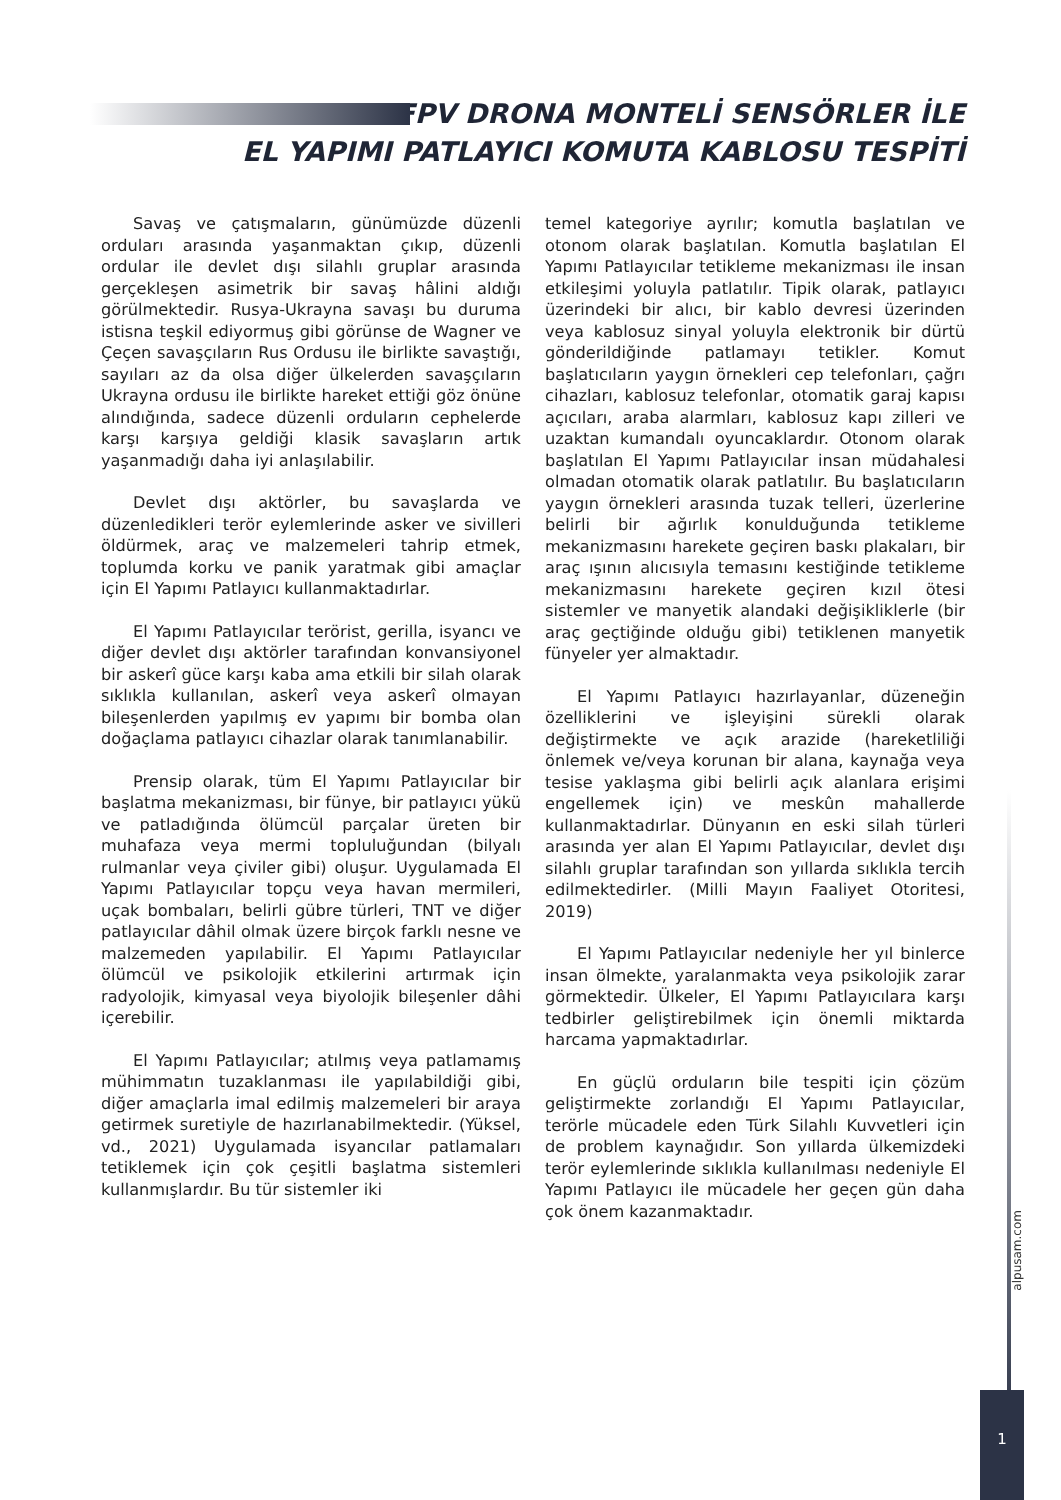FPV DRONA MONTELİ SENSÖRLER İLE
EL YAPIMI PATLAYICI KOMUTA KABLOSU TESPİTİ
Savaş ve çatışmaların, günümüzde düzenli orduları arasında yaşanmaktan çıkıp, düzenli ordular ile devlet dışı silahlı gruplar arasında gerçekleşen asimetrik bir savaş hâlini aldığı görülmektedir. Rusya-Ukrayna savaşı bu duruma istisna teşkil ediyormuş gibi görünse de Wagner ve Çeçen savaşçıların Rus Ordusu ile birlikte savaştığı, sayıları az da olsa diğer ülkelerden savaşçıların Ukrayna ordusu ile birlikte hareket ettiği göz önüne alındığında, sadece düzenli orduların cephelerde karşı karşıya geldiği klasik savaşların artık yaşanmadığı daha iyi anlaşılabilir.
Devlet dışı aktörler, bu savaşlarda ve düzenledikleri terör eylemlerinde asker ve sivilleri öldürmek, araç ve malzemeleri tahrip etmek, toplumda korku ve panik yaratmak gibi amaçlar için El Yapımı Patlayıcı kullanmaktadırlar.
El Yapımı Patlayıcılar terörist, gerilla, isyancı ve diğer devlet dışı aktörler tarafından konvansiyonel bir askerî güce karşı kaba ama etkili bir silah olarak sıklıkla kullanılan, askerî veya askerî olmayan bileşenlerden yapılmış ev yapımı bir bomba olan doğaçlama patlayıcı cihazlar olarak tanımlanabilir.
Prensip olarak, tüm El Yapımı Patlayıcılar bir başlatma mekanizması, bir fünye, bir patlayıcı yükü ve patladığında ölümcül parçalar üreten bir muhafaza veya mermi topluluğundan (bilyalı rulmanlar veya çiviler gibi) oluşur. Uygulamada El Yapımı Patlayıcılar topçu veya havan mermileri, uçak bombaları, belirli gübre türleri, TNT ve diğer patlayıcılar dâhil olmak üzere birçok farklı nesne ve malzemeden yapılabilir. El Yapımı Patlayıcılar ölümcül ve psikolojik etkilerini artırmak için radyolojik, kimyasal veya biyolojik bileşenler dâhi içerebilir.
El Yapımı Patlayıcılar; atılmış veya patlamamış mühimmatın tuzaklanması ile yapılabildiği gibi, diğer amaçlarla imal edilmiş malzemeleri bir araya getirmek suretiyle de hazırlanabilmektedir. (Yüksel, vd., 2021) Uygulamada isyancılar patlamaları tetiklemek için çok çeşitli başlatma sistemleri kullanmışlardır. Bu tür sistemler iki
temel kategoriye ayrılır; komutla başlatılan ve otonom olarak başlatılan. Komutla başlatılan El Yapımı Patlayıcılar tetikleme mekanizması ile insan etkileşimi yoluyla patlatılır. Tipik olarak, patlayıcı üzerindeki bir alıcı, bir kablo devresi üzerinden veya kablosuz sinyal yoluyla elektronik bir dürtü gönderildiğinde patlamayı tetikler. Komut başlatıcıların yaygın örnekleri cep telefonları, çağrı cihazları, kablosuz telefonlar, otomatik garaj kapısı açıcıları, araba alarmları, kablosuz kapı zilleri ve uzaktan kumandalı oyuncaklardır. Otonom olarak başlatılan El Yapımı Patlayıcılar insan müdahalesi olmadan otomatik olarak patlatılır. Bu başlatıcıların yaygın örnekleri arasında tuzak telleri, üzerlerine belirli bir ağırlık konulduğunda tetikleme mekanizmasını harekete geçiren baskı plakaları, bir araç ışının alıcısıyla temasını kestiğinde tetikleme mekanizmasını harekete geçiren kızıl ötesi sistemler ve manyetik alandaki değişikliklerle (bir araç geçtiğinde olduğu gibi) tetiklenen manyetik fünyeler yer almaktadır.
El Yapımı Patlayıcı hazırlayanlar, düzeneğin özelliklerini ve işleyişini sürekli olarak değiştirmekte ve açık arazide (hareketliliği önlemek ve/veya korunan bir alana, kaynağa veya tesise yaklaşma gibi belirli açık alanlara erişimi engellemek için) ve meskûn mahallerde kullanmaktadırlar. Dünyanın en eski silah türleri arasında yer alan El Yapımı Patlayıcılar, devlet dışı silahlı gruplar tarafından son yıllarda sıklıkla tercih edilmektedirler. (Milli Mayın Faaliyet Otoritesi, 2019)
El Yapımı Patlayıcılar nedeniyle her yıl binlerce insan ölmekte, yaralanmakta veya psikolojik zarar görmektedir. Ülkeler, El Yapımı Patlayıcılara karşı tedbirler geliştirebilmek için önemli miktarda harcama yapmaktadırlar.
En güçlü orduların bile tespiti için çözüm geliştirmekte zorlandığı El Yapımı Patlayıcılar, terörle mücadele eden Türk Silahlı Kuvvetleri için de problem kaynağıdır. Son yıllarda ülkemizdeki terör eylemlerinde sıklıkla kullanılması nedeniyle El Yapımı Patlayıcı ile mücadele her geçen gün daha çok önem kazanmaktadır.
alpusam.com
1